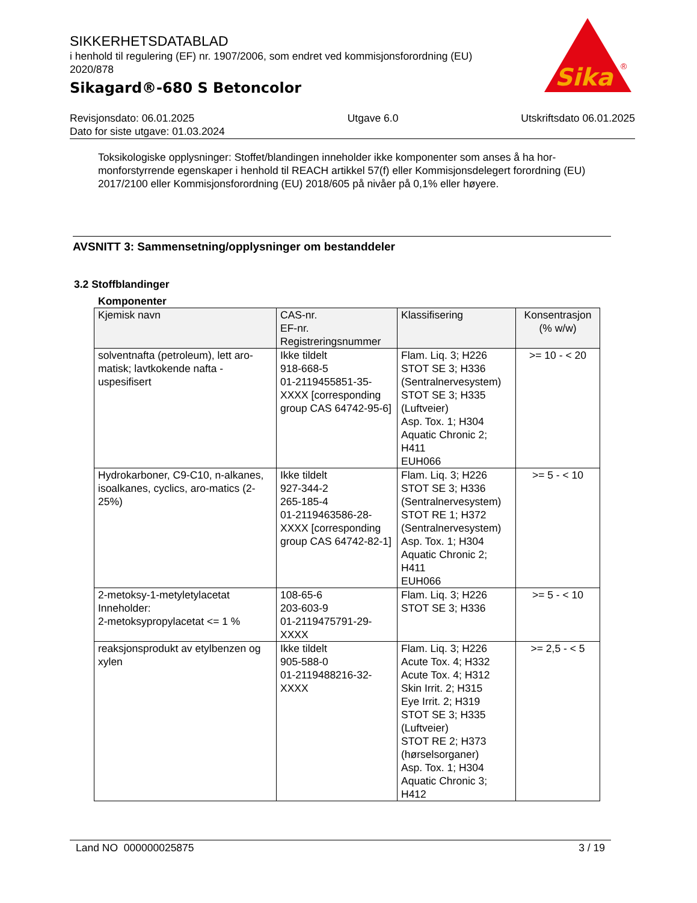SIKKERHETSDATABLAD
i henhold til regulering (EF) nr. 1907/2006, som endret ved kommisjonsforordning (EU) 2020/878
Sikagard®-680 S Betoncolor
Sika
®
Revisjonsdato: 06.01.2025
Dato for siste utgave: 01.03.2024
Utgave 6.0 Utskriftsdato 06.01.2025
Toksikologiske opplysninger: Stoffet/blandingen inneholder ikke komponenter som anses å ha hor-monforstyrrende egenskaper i henhold til REACH artikkel 57(f) eller Kommisjonsdelegert forordning (EU) 2017/2100 eller Kommisjonsforordning (EU) 2018/605 på nivåer på 0,1% eller høyere.
AVSNITT 3: Sammensetning/opplysninger om bestanddeler
3.2 Stoffblandinger
Komponenter
| Kjemisk navn | CAS-nr. EF-nr. Registreringsnummer | Klassifisering | Konsentrasjon (% w/w) |
| --- | --- | --- | --- |
| solventnafta (petroleum), lett aro-matisk; lavtkokende nafta - uspesifisert | Ikke tildelt 918-668-5 01-2119455851-35-XXXX [corresponding group CAS 64742-95-6] | Flam. Liq. 3; H226 STOT SE 3; H336 (Sentralnervesystem) STOT SE 3; H335 (Luftveier) Asp. Tox. 1; H304 Aquatic Chronic 2; H411 EUH066 | >= 10 - < 20 |
| Hydrokarboner, C9-C10, n-alkanes, isoalkanes, cyclics, aro-matics (2-25%) | Ikke tildelt 927-344-2 265-185-4 01-2119463586-28-XXXX [corresponding group CAS 64742-82-1] | Flam. Liq. 3; H226 STOT SE 3; H336 (Sentralnervesystem) STOT RE 1; H372 (Sentralnervesystem) Asp. Tox. 1; H304 Aquatic Chronic 2; H411 EUH066 | >= 5 - < 10 |
| 2-metoksy-1-metyletylacetat Inneholder: 2-metoksypropylacetat <= 1 % | 108-65-6 203-603-9 01-2119475791-29-XXXX | Flam. Liq. 3; H226 STOT SE 3; H336 | >= 5 - < 10 |
| reaksjonsprodukt av etylbenzen og xylen | Ikke tildelt 905-588-0 01-2119488216-32-XXXX | Flam. Liq. 3; H226 Acute Tox. 4; H332 Acute Tox. 4; H312 Skin Irrit. 2; H315 Eye Irrit. 2; H319 STOT SE 3; H335 (Luftveier) STOT RE 2; H373 (hørselsorganer) Asp. Tox. 1; H304 Aquatic Chronic 3; H412 | >= 2,5 - < 5 |
Land NO 000000025875 3 / 19